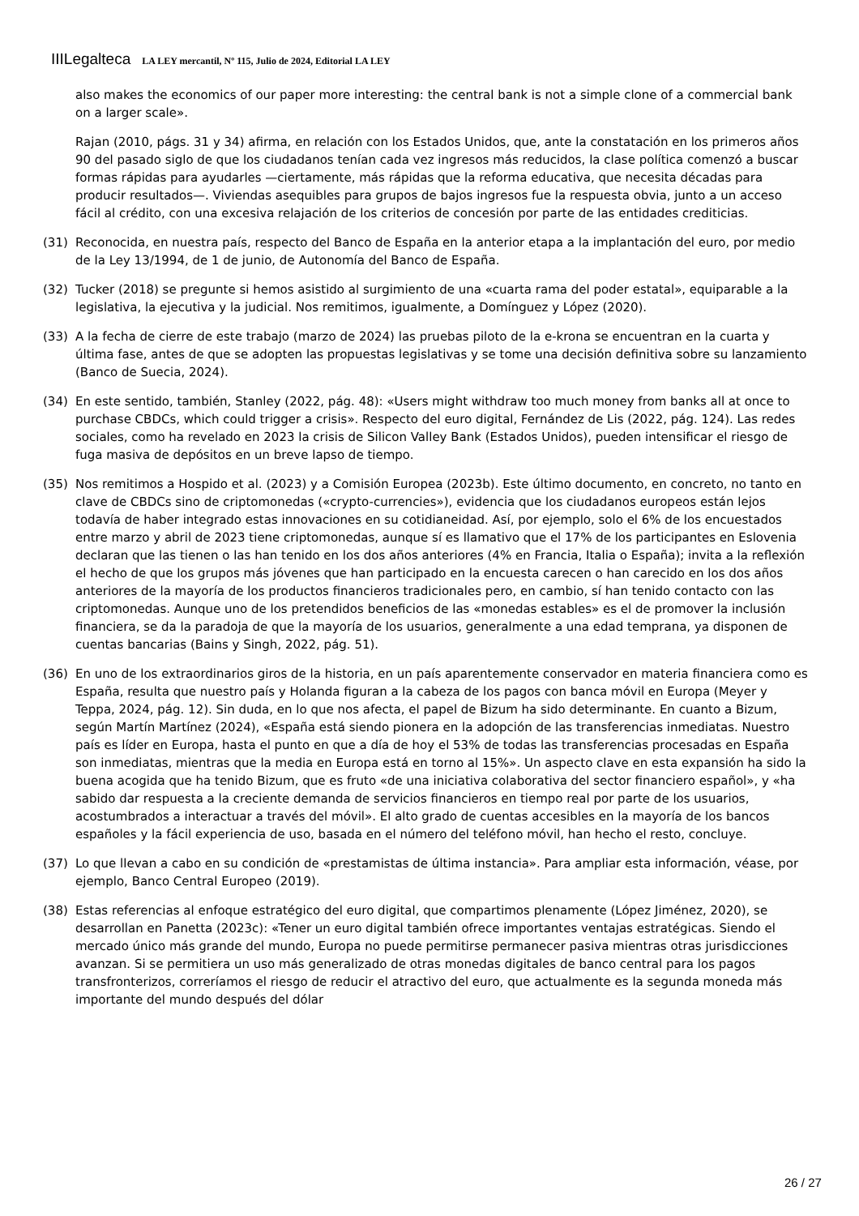IIILegalteca LA LEY mercantil, Nº 115, Julio de 2024, Editorial LA LEY
also makes the economics of our paper more interesting: the central bank is not a simple clone of a commercial bank on a larger scale».
Rajan (2010, págs. 31 y 34) afirma, en relación con los Estados Unidos, que, ante la constatación en los primeros años 90 del pasado siglo de que los ciudadanos tenían cada vez ingresos más reducidos, la clase política comenzó a buscar formas rápidas para ayudarles —ciertamente, más rápidas que la reforma educativa, que necesita décadas para producir resultados—. Viviendas asequibles para grupos de bajos ingresos fue la respuesta obvia, junto a un acceso fácil al crédito, con una excesiva relajación de los criterios de concesión por parte de las entidades crediticias.
(31) Reconocida, en nuestra país, respecto del Banco de España en la anterior etapa a la implantación del euro, por medio de la Ley 13/1994, de 1 de junio, de Autonomía del Banco de España.
(32) Tucker (2018) se pregunte si hemos asistido al surgimiento de una «cuarta rama del poder estatal», equiparable a la legislativa, la ejecutiva y la judicial. Nos remitimos, igualmente, a Domínguez y López (2020).
(33) A la fecha de cierre de este trabajo (marzo de 2024) las pruebas piloto de la e-krona se encuentran en la cuarta y última fase, antes de que se adopten las propuestas legislativas y se tome una decisión definitiva sobre su lanzamiento (Banco de Suecia, 2024).
(34) En este sentido, también, Stanley (2022, pág. 48): «Users might withdraw too much money from banks all at once to purchase CBDCs, which could trigger a crisis». Respecto del euro digital, Fernández de Lis (2022, pág. 124). Las redes sociales, como ha revelado en 2023 la crisis de Silicon Valley Bank (Estados Unidos), pueden intensificar el riesgo de fuga masiva de depósitos en un breve lapso de tiempo.
(35) Nos remitimos a Hospido et al. (2023) y a Comisión Europea (2023b). Este último documento, en concreto, no tanto en clave de CBDCs sino de criptomonedas («crypto-currencies»), evidencia que los ciudadanos europeos están lejos todavía de haber integrado estas innovaciones en su cotidianeidad. Así, por ejemplo, solo el 6% de los encuestados entre marzo y abril de 2023 tiene criptomonedas, aunque sí es llamativo que el 17% de los participantes en Eslovenia declaran que las tienen o las han tenido en los dos años anteriores (4% en Francia, Italia o España); invita a la reflexión el hecho de que los grupos más jóvenes que han participado en la encuesta carecen o han carecido en los dos años anteriores de la mayoría de los productos financieros tradicionales pero, en cambio, sí han tenido contacto con las criptomonedas. Aunque uno de los pretendidos beneficios de las «monedas estables» es el de promover la inclusión financiera, se da la paradoja de que la mayoría de los usuarios, generalmente a una edad temprana, ya disponen de cuentas bancarias (Bains y Singh, 2022, pág. 51).
(36) En uno de los extraordinarios giros de la historia, en un país aparentemente conservador en materia financiera como es España, resulta que nuestro país y Holanda figuran a la cabeza de los pagos con banca móvil en Europa (Meyer y Teppa, 2024, pág. 12). Sin duda, en lo que nos afecta, el papel de Bizum ha sido determinante. En cuanto a Bizum, según Martín Martínez (2024), «España está siendo pionera en la adopción de las transferencias inmediatas. Nuestro país es líder en Europa, hasta el punto en que a día de hoy el 53% de todas las transferencias procesadas en España son inmediatas, mientras que la media en Europa está en torno al 15%». Un aspecto clave en esta expansión ha sido la buena acogida que ha tenido Bizum, que es fruto «de una iniciativa colaborativa del sector financiero español», y «ha sabido dar respuesta a la creciente demanda de servicios financieros en tiempo real por parte de los usuarios, acostumbrados a interactuar a través del móvil». El alto grado de cuentas accesibles en la mayoría de los bancos españoles y la fácil experiencia de uso, basada en el número del teléfono móvil, han hecho el resto, concluye.
(37) Lo que llevan a cabo en su condición de «prestamistas de última instancia». Para ampliar esta información, véase, por ejemplo, Banco Central Europeo (2019).
(38) Estas referencias al enfoque estratégico del euro digital, que compartimos plenamente (López Jiménez, 2020), se desarrollan en Panetta (2023c): «Tener un euro digital también ofrece importantes ventajas estratégicas. Siendo el mercado único más grande del mundo, Europa no puede permitirse permanecer pasiva mientras otras jurisdicciones avanzan. Si se permitiera un uso más generalizado de otras monedas digitales de banco central para los pagos transfronterizos, correríamos el riesgo de reducir el atractivo del euro, que actualmente es la segunda moneda más importante del mundo después del dólar
26 / 27